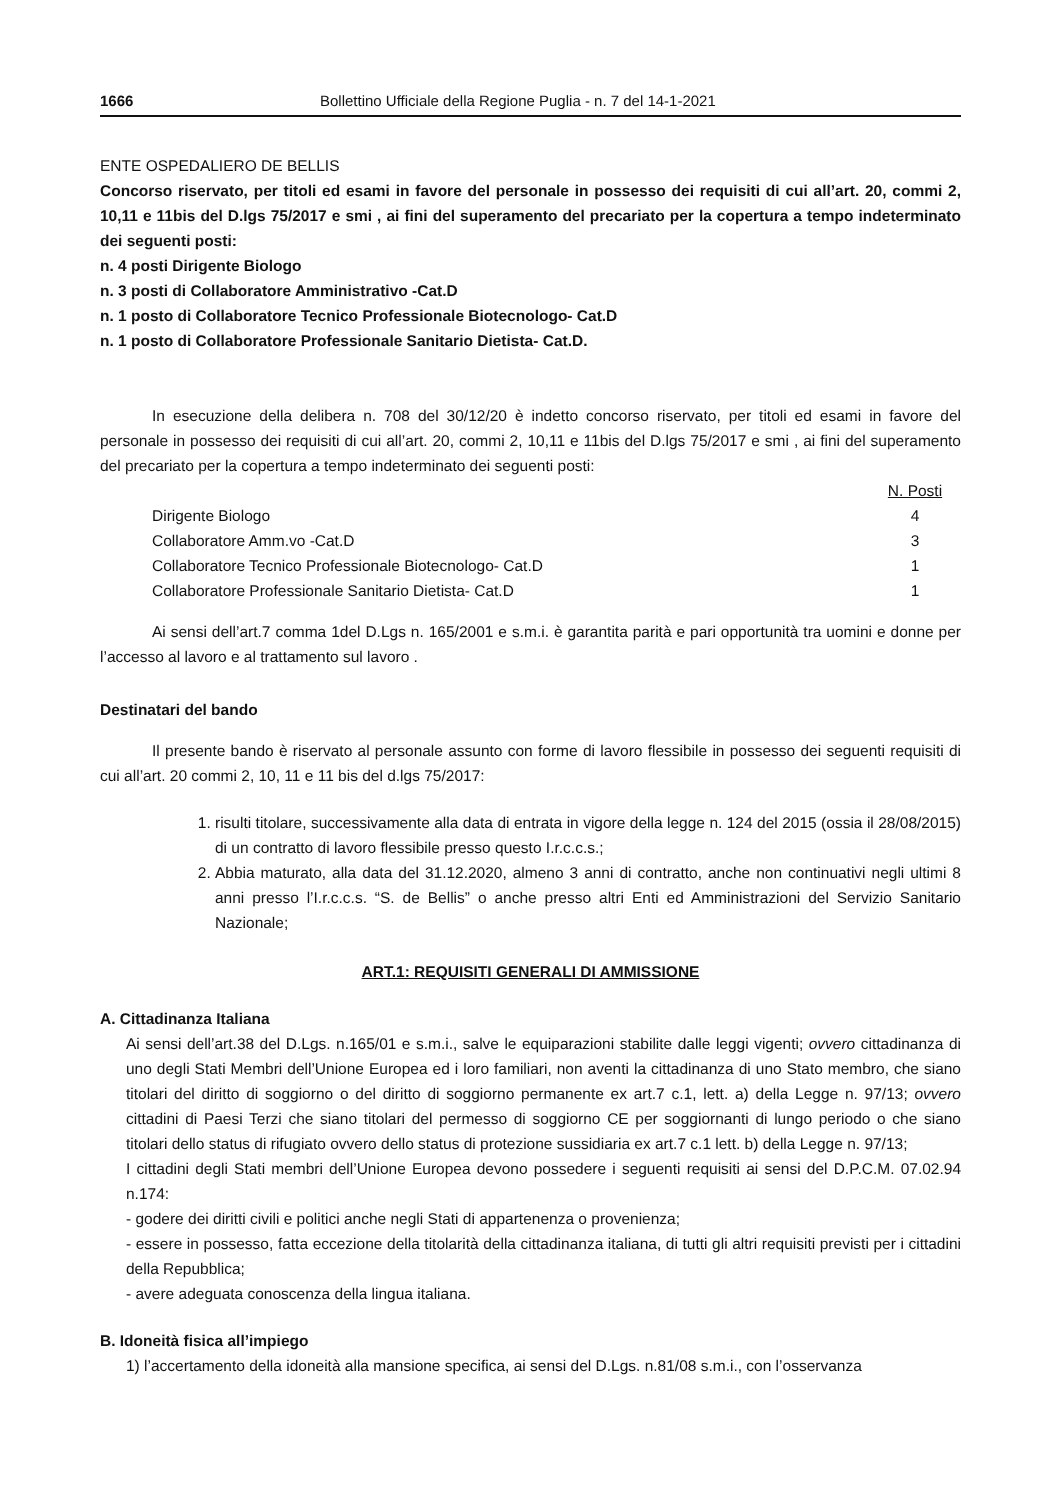1666 Bollettino Ufficiale della Regione Puglia - n. 7 del 14-1-2021
ENTE OSPEDALIERO DE BELLIS
Concorso riservato, per titoli ed esami in favore del personale in possesso dei requisiti di cui all’art. 20, commi 2, 10,11 e 11bis del D.lgs 75/2017 e smi , ai fini del superamento del precariato per la copertura a tempo indeterminato dei seguenti posti:
n. 4 posti Dirigente Biologo
n. 3 posti di Collaboratore Amministrativo -Cat.D
n. 1 posto di Collaboratore Tecnico Professionale Biotecnologo- Cat.D
n. 1 posto di Collaboratore Professionale Sanitario Dietista- Cat.D.
In esecuzione della delibera n. 708 del 30/12/20 è indetto concorso riservato, per titoli ed esami in favore del personale in possesso dei requisiti di cui all’art. 20, commi 2, 10,11 e 11bis del D.lgs 75/2017 e smi , ai fini del superamento del precariato per la copertura a tempo indeterminato dei seguenti posti:
| | N. Posti |
| Dirigente Biologo | 4 |
| Collaboratore Amm.vo -Cat.D | 3 |
| Collaboratore Tecnico Professionale Biotecnologo- Cat.D | 1 |
| Collaboratore Professionale Sanitario Dietista- Cat.D | 1 |
Ai sensi dell’art.7 comma 1del D.Lgs n. 165/2001 e s.m.i. è garantita parità e pari opportunità tra uomini e donne per l’accesso al lavoro e al trattamento sul lavoro .
Destinatari del bando
Il presente bando è riservato al personale assunto con forme di lavoro flessibile in possesso dei seguenti requisiti di cui all’art. 20 commi 2, 10, 11 e 11 bis del d.lgs 75/2017:
1. risulti titolare, successivamente alla data di entrata in vigore della legge n. 124 del 2015 (ossia il 28/08/2015) di un contratto di lavoro flessibile presso questo I.r.c.c.s.;
2. Abbia maturato, alla data del 31.12.2020, almeno 3 anni di contratto, anche non continuativi negli ultimi 8 anni presso l’I.r.c.c.s. “S. de Bellis” o anche presso altri Enti ed Amministrazioni del Servizio Sanitario Nazionale;
ART.1: REQUISITI GENERALI DI AMMISSIONE
A. Cittadinanza Italiana
Ai sensi dell’art.38 del D.Lgs. n.165/01 e s.m.i., salve le equiparazioni stabilite dalle leggi vigenti; ovvero cittadinanza di uno degli Stati Membri dell’Unione Europea ed i loro familiari, non aventi la cittadinanza di uno Stato membro, che siano titolari del diritto di soggiorno o del diritto di soggiorno permanente ex art.7 c.1, lett. a) della Legge n. 97/13; ovvero cittadini di Paesi Terzi che siano titolari del permesso di soggiorno CE per soggiornanti di lungo periodo o che siano titolari dello status di rifugiato ovvero dello status di protezione sussidiaria ex art.7 c.1 lett. b) della Legge n. 97/13;
I cittadini degli Stati membri dell’Unione Europea devono possedere i seguenti requisiti ai sensi del D.P.C.M. 07.02.94 n.174:
- godere dei diritti civili e politici anche negli Stati di appartenenza o provenienza;
- essere in possesso, fatta eccezione della titolarità della cittadinanza italiana, di tutti gli altri requisiti previsti per i cittadini della Repubblica;
- avere adeguata conoscenza della lingua italiana.
B. Idoneità fisica all’impiego
1) l’accertamento della idoneità alla mansione specifica, ai sensi del D.Lgs. n.81/08 s.m.i., con l’osservanza